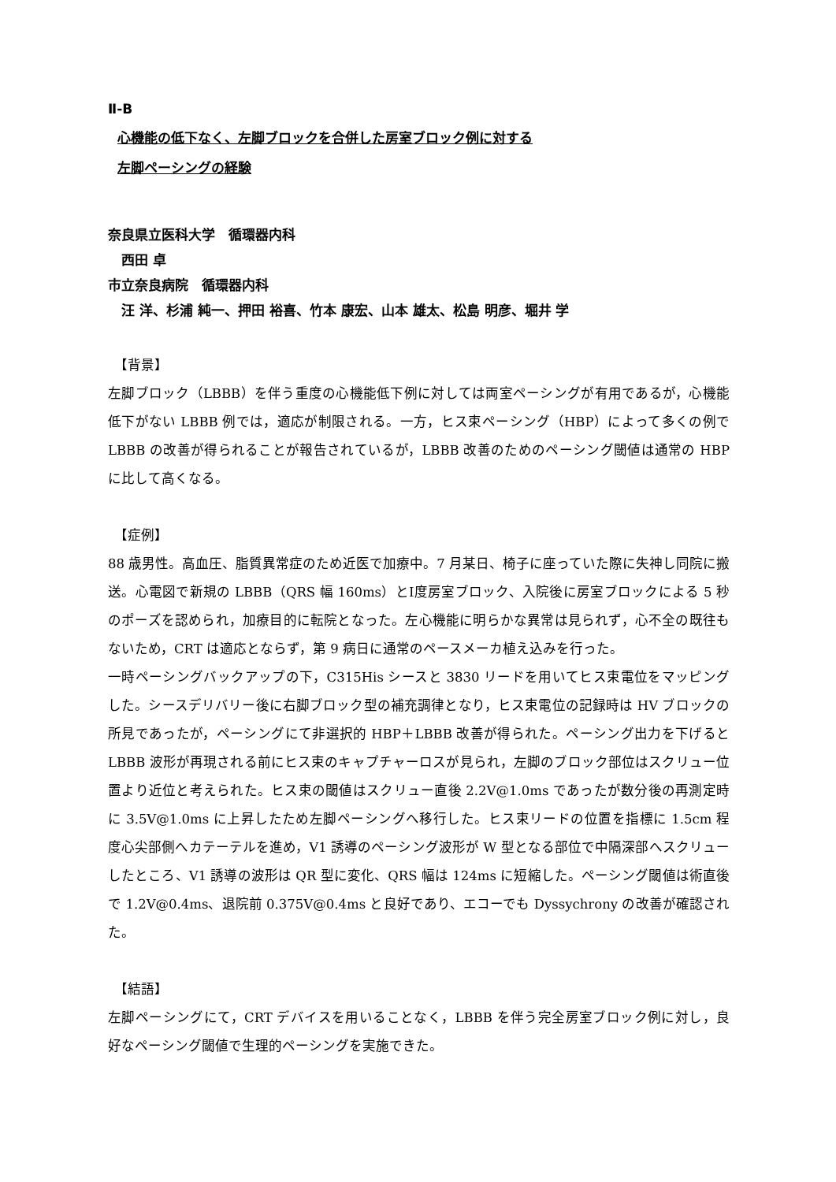Ⅱ-B
心機能の低下なく、左脚ブロックを合併した房室ブロック例に対する
左脚ペーシングの経験
奈良県立医科大学　循環器内科
　西田 卓
市立奈良病院　循環器内科
　汪 洋、杉浦 純一、押田 裕喜、竹本 康宏、山本 雄太、松島 明彦、堀井 学
【背景】
左脚ブロック（LBBB）を伴う重度の心機能低下例に対しては両室ペーシングが有用であるが，心機能低下がない LBBB 例では，適応が制限される。一方，ヒス束ペーシング（HBP）によって多くの例で LBBB の改善が得られることが報告されているが，LBBB 改善のためのペーシング閾値は通常の HBP に比して高くなる。
【症例】
88 歳男性。高血圧、脂質異常症のため近医で加療中。7 月某日、椅子に座っていた際に失神し同院に搬送。心電図で新規の LBBB（QRS 幅 160ms）とⅠ度房室ブロック、入院後に房室ブロックによる 5 秒のポーズを認められ，加療目的に転院となった。左心機能に明らかな異常は見られず，心不全の既往もないため，CRT は適応とならず，第 9 病日に通常のペースメーカ植え込みを行った。
一時ペーシングバックアップの下，C315His シースと 3830 リードを用いてヒス束電位をマッピングした。シースデリバリー後に右脚ブロック型の補充調律となり，ヒス束電位の記録時は HV ブロックの所見であったが，ペーシングにて非選択的 HBP＋LBBB 改善が得られた。ペーシング出力を下げると LBBB 波形が再現される前にヒス束のキャプチャーロスが見られ，左脚のブロック部位はスクリュー位置より近位と考えられた。ヒス束の閾値はスクリュー直後 2.2V@1.0ms であったが数分後の再測定時に 3.5V@1.0ms に上昇したため左脚ペーシングへ移行した。ヒス束リードの位置を指標に 1.5cm 程度心尖部側へカテーテルを進め，V1 誘導のペーシング波形が W 型となる部位で中隔深部へスクリューしたところ、V1 誘導の波形は QR 型に変化、QRS 幅は 124ms に短縮した。ペーシング閾値は術直後で 1.2V@0.4ms、退院前 0.375V@0.4ms と良好であり、エコーでも Dyssychrony の改善が確認された。
【結語】
左脚ペーシングにて，CRT デバイスを用いることなく，LBBB を伴う完全房室ブロック例に対し，良好なペーシング閾値で生理的ペーシングを実施できた。